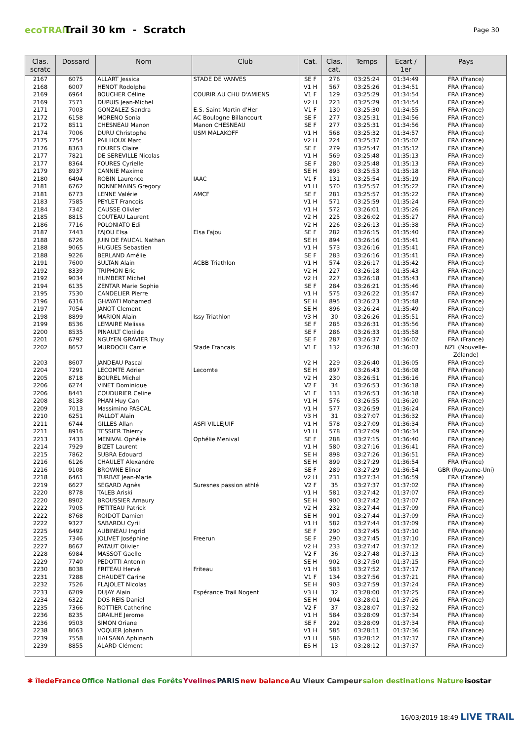ecoTRAIL
Trail 30 km - Scratch
Page 30
| Clas. scratc | Dossard | Nom | Club | Cat. | Clas. cat. | Temps | Ecart / 1er | Pays |
| --- | --- | --- | --- | --- | --- | --- | --- | --- |
| 2167 | 6075 | ALLART Jessica | STADE DE VANVES | SE F | 276 | 03:25:24 | 01:34:49 | FRA (France) |
| 2168 | 6007 | HENOT Rodolphe | | V1 H | 567 | 03:25:26 | 01:34:51 | FRA (France) |
| 2169 | 6964 | BOUCHER Céline | COURIR AU CHU D'AMIENS | V1 F | 129 | 03:25:29 | 01:34:54 | FRA (France) |
| 2169 | 7571 | DUPUIS Jean-Michel | | V2 H | 223 | 03:25:29 | 01:34:54 | FRA (France) |
| 2171 | 7003 | GONZALEZ Sandra | E.S. Saint Martin d'Her | V1 F | 130 | 03:25:30 | 01:34:55 | FRA (France) |
| 2172 | 6158 | MORENO Sonia | AC Boulogne Billancourt | SE F | 277 | 03:25:31 | 01:34:56 | FRA (France) |
| 2172 | 8511 | CHESNEAU Manon | Manon CHESNEAU | SE F | 277 | 03:25:31 | 01:34:56 | FRA (France) |
| 2174 | 7006 | DURU Christophe | USM MALAKOFF | V1 H | 568 | 03:25:32 | 01:34:57 | FRA (France) |
| 2175 | 7754 | PAILHOUX Marc | | V2 H | 224 | 03:25:37 | 01:35:02 | FRA (France) |
| 2176 | 8363 | FOURES Claire | | SE F | 279 | 03:25:47 | 01:35:12 | FRA (France) |
| 2177 | 7821 | DE SEREVILLE Nicolas | | V1 H | 569 | 03:25:48 | 01:35:13 | FRA (France) |
| 2177 | 8364 | FOURES Cyrielle | | SE F | 280 | 03:25:48 | 01:35:13 | FRA (France) |
| 2179 | 8937 | CANNIE Maxime | | SE H | 893 | 03:25:53 | 01:35:18 | FRA (France) |
| 2180 | 6494 | ROBIN Laurence | IAAC | V1 F | 131 | 03:25:54 | 01:35:19 | FRA (France) |
| 2181 | 6762 | BONNEMAINS Gregory | | V1 H | 570 | 03:25:57 | 01:35:22 | FRA (France) |
| 2181 | 6773 | LENNE Valérie | AMCF | SE F | 281 | 03:25:57 | 01:35:22 | FRA (France) |
| 2183 | 7585 | PEYLET Francois | | V1 H | 571 | 03:25:59 | 01:35:24 | FRA (France) |
| 2184 | 7342 | CAUSSE Olivier | | V1 H | 572 | 03:26:01 | 01:35:26 | FRA (France) |
| 2185 | 8815 | COUTEAU Laurent | | V2 H | 225 | 03:26:02 | 01:35:27 | FRA (France) |
| 2186 | 7716 | POLONIATO Edi | | V2 H | 226 | 03:26:13 | 01:35:38 | FRA (France) |
| 2187 | 7443 | FAJOU Elsa | Elsa Fajou | SE F | 282 | 03:26:15 | 01:35:40 | FRA (France) |
| 2188 | 6726 | JUIN DE FAUCAL Nathan | | SE H | 894 | 03:26:16 | 01:35:41 | FRA (France) |
| 2188 | 9065 | HUGUES Sebastien | | V1 H | 573 | 03:26:16 | 01:35:41 | FRA (France) |
| 2188 | 9226 | BERLAND Amélie | | SE F | 283 | 03:26:16 | 01:35:41 | FRA (France) |
| 2191 | 7600 | SULTAN Alain | ACBB Triathlon | V1 H | 574 | 03:26:17 | 01:35:42 | FRA (France) |
| 2192 | 8339 | TRIPHON Eric | | V2 H | 227 | 03:26:18 | 01:35:43 | FRA (France) |
| 2192 | 9034 | HUMBERT Michel | | V2 H | 227 | 03:26:18 | 01:35:43 | FRA (France) |
| 2194 | 6135 | ZENTAR Marie Sophie | | SE F | 284 | 03:26:21 | 01:35:46 | FRA (France) |
| 2195 | 7530 | CANDELIER Pierre | | V1 H | 575 | 03:26:22 | 01:35:47 | FRA (France) |
| 2196 | 6316 | GHAYATI Mohamed | | SE H | 895 | 03:26:23 | 01:35:48 | FRA (France) |
| 2197 | 7054 | JANOT Clement | | SE H | 896 | 03:26:24 | 01:35:49 | FRA (France) |
| 2198 | 8899 | MARION Alain | Issy Triathlon | V3 H | 30 | 03:26:26 | 01:35:51 | FRA (France) |
| 2199 | 8536 | LEMAIRE Melissa | | SE F | 285 | 03:26:31 | 01:35:56 | FRA (France) |
| 2200 | 8535 | PINAULT Clotilde | | SE F | 286 | 03:26:33 | 01:35:58 | FRA (France) |
| 2201 | 6792 | NGUYEN GRAVIER Thuy | | SE F | 287 | 03:26:37 | 01:36:02 | FRA (France) |
| 2202 | 8657 | MURDOCH Carrie | Stade Francais | V1 F | 132 | 03:26:38 | 01:36:03 | NZL (Nouvelle- Zélande) |
| 2203 | 8607 | JANDEAU Pascal | | V2 H | 229 | 03:26:40 | 01:36:05 | FRA (France) |
| 2204 | 7291 | LECOMTE Adrien | Lecomte | SE H | 897 | 03:26:43 | 01:36:08 | FRA (France) |
| 2205 | 8718 | BOUREL Michel | | V2 H | 230 | 03:26:51 | 01:36:16 | FRA (France) |
| 2206 | 6274 | VINET Dominique | | V2 F | 34 | 03:26:53 | 01:36:18 | FRA (France) |
| 2206 | 8441 | COUDURIER Celine | | V1 F | 133 | 03:26:53 | 01:36:18 | FRA (France) |
| 2208 | 8138 | PHAN Huy Can | | V1 H | 576 | 03:26:55 | 01:36:20 | FRA (France) |
| 2209 | 7013 | Massimino PASCAL | | V1 H | 577 | 03:26:59 | 01:36:24 | FRA (France) |
| 2210 | 6251 | PALLOT Alain | | V3 H | 31 | 03:27:07 | 01:36:32 | FRA (France) |
| 2211 | 6744 | GILLES Allan | ASFI VILLEJUIF | V1 H | 578 | 03:27:09 | 01:36:34 | FRA (France) |
| 2211 | 8916 | TESSIER Thierry | | V1 H | 578 | 03:27:09 | 01:36:34 | FRA (France) |
| 2213 | 7433 | MENIVAL Ophélie | Ophélie Menival | SE F | 288 | 03:27:15 | 01:36:40 | FRA (France) |
| 2214 | 7929 | BIZET Laurent | | V1 H | 580 | 03:27:16 | 01:36:41 | FRA (France) |
| 2215 | 7862 | SUBRA Edouard | | SE H | 898 | 03:27:26 | 01:36:51 | FRA (France) |
| 2216 | 6126 | CHAULET Alexandre | | SE H | 899 | 03:27:29 | 01:36:54 | FRA (France) |
| 2216 | 9108 | BROWNE Elinor | | SE F | 289 | 03:27:29 | 01:36:54 | GBR (Royaume-Uni) |
| 2218 | 6461 | TURBAT Jean-Marie | | V2 H | 231 | 03:27:34 | 01:36:59 | FRA (France) |
| 2219 | 6627 | SEGARD Agnès | Suresnes passion athlé | V2 F | 35 | 03:27:37 | 01:37:02 | FRA (France) |
| 2220 | 8778 | TALEB Ariski | | V1 H | 581 | 03:27:42 | 01:37:07 | FRA (France) |
| 2220 | 8902 | BROUSSIER Amaury | | SE H | 900 | 03:27:42 | 01:37:07 | FRA (France) |
| 2222 | 7905 | PETITEAU Patrick | | V2 H | 232 | 03:27:44 | 01:37:09 | FRA (France) |
| 2222 | 8768 | ROIDOT Damien | | SE H | 901 | 03:27:44 | 01:37:09 | FRA (France) |
| 2222 | 9327 | SABARDU Cyril | | V1 H | 582 | 03:27:44 | 01:37:09 | FRA (France) |
| 2225 | 6492 | AUBINEAU Ingrid | | SE F | 290 | 03:27:45 | 01:37:10 | FRA (France) |
| 2225 | 7346 | JOLIVET Joséphine | Freerun | SE F | 290 | 03:27:45 | 01:37:10 | FRA (France) |
| 2227 | 8667 | PATAUT Olivier | | V2 H | 233 | 03:27:47 | 01:37:12 | FRA (France) |
| 2228 | 6984 | MASSOT Gaelle | | V2 F | 36 | 03:27:48 | 01:37:13 | FRA (France) |
| 2229 | 7740 | PEDOTTI Antonin | | SE H | 902 | 03:27:50 | 01:37:15 | FRA (France) |
| 2230 | 8038 | FRITEAU Hervé | Friteau | V1 H | 583 | 03:27:52 | 01:37:17 | FRA (France) |
| 2231 | 7288 | CHAUDET Carine | | V1 F | 134 | 03:27:56 | 01:37:21 | FRA (France) |
| 2232 | 7526 | FLAJOLET Nicolas | | SE H | 903 | 03:27:59 | 01:37:24 | FRA (France) |
| 2233 | 6209 | DUJAY Alain | Espérance Trail Nogent | V3 H | 32 | 03:28:00 | 01:37:25 | FRA (France) |
| 2234 | 6322 | DOS REIS Daniel | | SE H | 904 | 03:28:01 | 01:37:26 | FRA (France) |
| 2235 | 7366 | ROTTIER Catherine | | V2 F | 37 | 03:28:07 | 01:37:32 | FRA (France) |
| 2236 | 8235 | GRAILHE Jerome | | V1 H | 584 | 03:28:09 | 01:37:34 | FRA (France) |
| 2236 | 9503 | SIMON Oriane | | SE F | 292 | 03:28:09 | 01:37:34 | FRA (France) |
| 2238 | 8063 | VOQUER Johann | | V1 H | 585 | 03:28:11 | 01:37:36 | FRA (France) |
| 2239 | 7558 | HALSANA Aphinanh | | V1 H | 586 | 03:28:12 | 01:37:37 | FRA (France) |
| 2239 | 8855 | ALARD Clément | | ES H | 13 | 03:28:12 | 01:37:37 | FRA (France) |
✱ îledeFrance Office National des Forêts Yvelines PARIS new balance Au Vieux Campeur salon destinations Nature isostar
16/03/2019 18:49 LIVE TRAIL